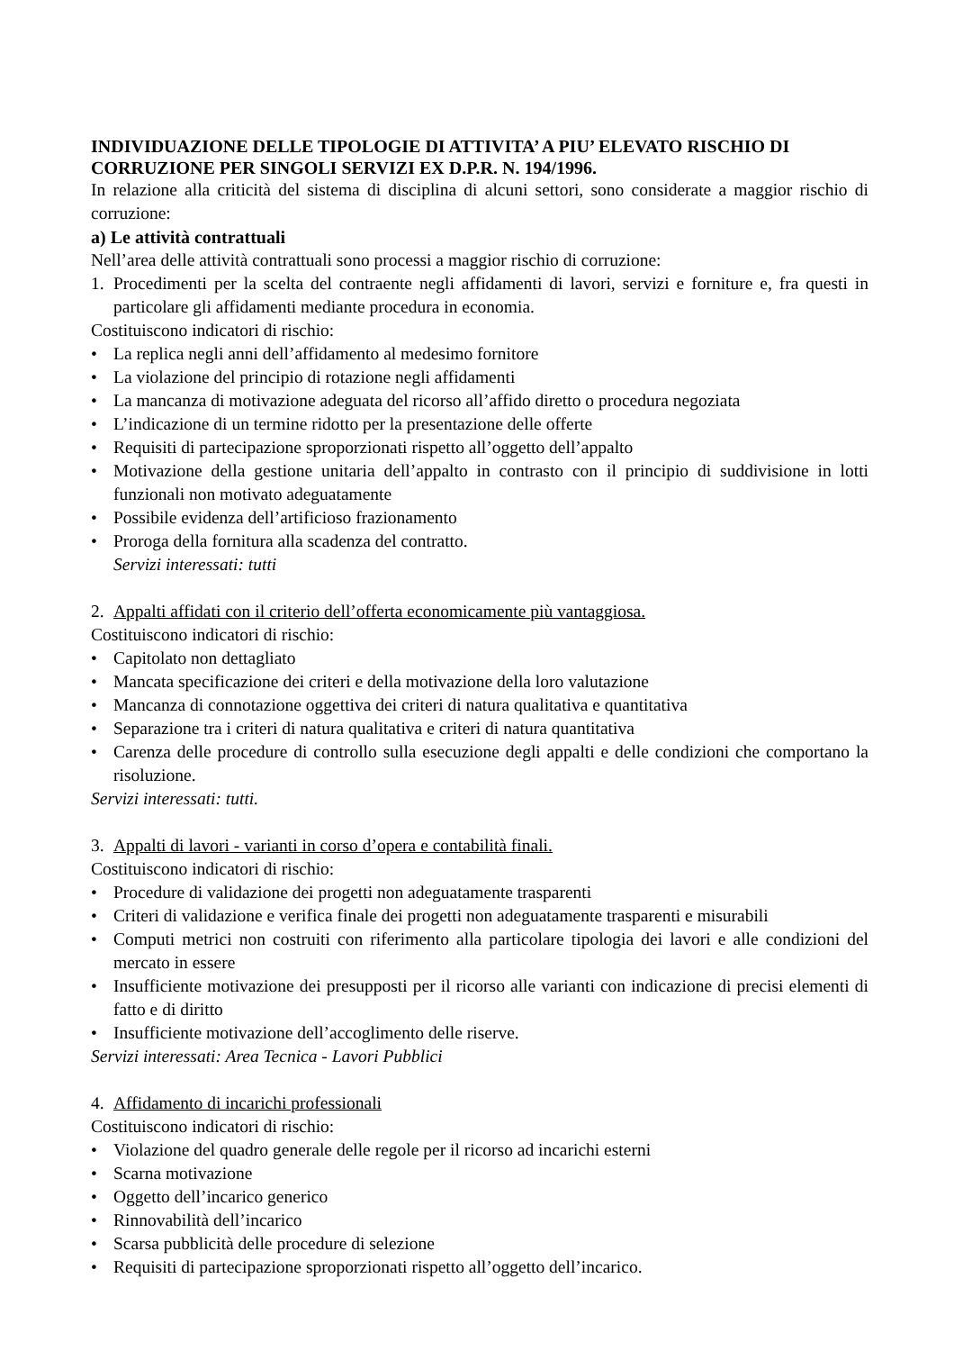INDIVIDUAZIONE DELLE TIPOLOGIE DI ATTIVITA’ A PIU’ ELEVATO RISCHIO DI CORRUZIONE PER SINGOLI SERVIZI EX D.P.R. N. 194/1996.
In relazione alla criticità del sistema di disciplina di alcuni settori, sono considerate a maggior rischio di corruzione:
a) Le attività contrattuali
Nell’area delle attività contrattuali sono processi a maggior rischio di corruzione:
1. Procedimenti per la scelta del contraente negli affidamenti di lavori, servizi e forniture e, fra questi in particolare gli affidamenti mediante procedura in economia.
Costituiscono indicatori di rischio:
• La replica negli anni dell’affidamento al medesimo fornitore
• La violazione del principio di rotazione negli affidamenti
• La mancanza di motivazione adeguata del ricorso all’affido diretto o procedura negoziata
• L’indicazione di un termine ridotto per la presentazione delle offerte
• Requisiti di partecipazione sproporzionati rispetto all’oggetto dell’appalto
• Motivazione della gestione unitaria dell’appalto in contrasto con il principio di suddivisione in lotti funzionali non motivato adeguatamente
• Possibile evidenza dell’artificioso frazionamento
• Proroga della fornitura alla scadenza del contratto.
Servizi interessati: tutti
2. Appalti affidati con il criterio dell’offerta economicamente più vantaggiosa.
Costituiscono indicatori di rischio:
• Capitolato non dettagliato
• Mancata specificazione dei criteri e della motivazione della loro valutazione
• Mancanza di connotazione oggettiva dei criteri di natura qualitativa e quantitativa
• Separazione tra i criteri di natura qualitativa e criteri di natura quantitativa
• Carenza delle procedure di controllo sulla esecuzione degli appalti e delle condizioni che comportano la risoluzione.
Servizi interessati: tutti.
3. Appalti di lavori - varianti in corso d’opera e contabilità finali.
Costituiscono indicatori di rischio:
• Procedure di validazione dei progetti non adeguatamente trasparenti
• Criteri di validazione e verifica finale dei progetti non adeguatamente trasparenti e misurabili
• Computi metrici non costruiti con riferimento alla particolare tipologia dei lavori e alle condizioni del mercato in essere
• Insufficiente motivazione dei presupposti per il ricorso alle varianti con indicazione di precisi elementi di fatto e di diritto
• Insufficiente motivazione dell’accoglimento delle riserve.
Servizi interessati: Area Tecnica - Lavori Pubblici
4. Affidamento di incarichi professionali
Costituiscono indicatori di rischio:
• Violazione del quadro generale delle regole per il ricorso ad incarichi esterni
• Scarna motivazione
• Oggetto dell’incarico generico
• Rinnovabilità dell’incarico
• Scarsa pubblicità delle procedure di selezione
• Requisiti di partecipazione sproporzionati rispetto all’oggetto dell’incarico.